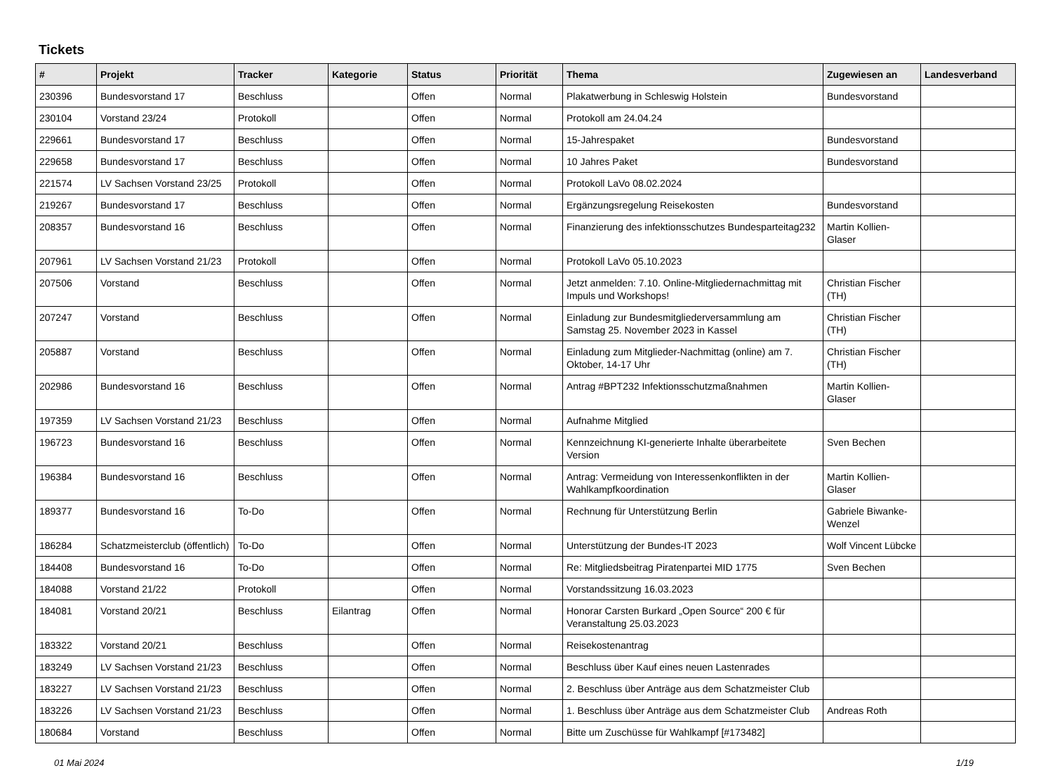Tickets
| # | Projekt | Tracker | Kategorie | Status | Priorität | Thema | Zugewiesen an | Landesverband |
| --- | --- | --- | --- | --- | --- | --- | --- | --- |
| 230396 | Bundesvorstand 17 | Beschluss | | Offen | Normal | Plakatwerbung in Schleswig Holstein | Bundesvorstand | |
| 230104 | Vorstand 23/24 | Protokoll | | Offen | Normal | Protokoll am 24.04.24 | | |
| 229661 | Bundesvorstand 17 | Beschluss | | Offen | Normal | 15-Jahrespaket | Bundesvorstand | |
| 229658 | Bundesvorstand 17 | Beschluss | | Offen | Normal | 10 Jahres Paket | Bundesvorstand | |
| 221574 | LV Sachsen Vorstand 23/25 | Protokoll | | Offen | Normal | Protokoll LaVo 08.02.2024 | | |
| 219267 | Bundesvorstand 17 | Beschluss | | Offen | Normal | Ergänzungsregelung Reisekosten | Bundesvorstand | |
| 208357 | Bundesvorstand 16 | Beschluss | | Offen | Normal | Finanzierung des infektionsschutzes Bundesparteitag232 | Martin Kollien-Glaser | |
| 207961 | LV Sachsen Vorstand 21/23 | Protokoll | | Offen | Normal | Protokoll LaVo 05.10.2023 | | |
| 207506 | Vorstand | Beschluss | | Offen | Normal | Jetzt anmelden: 7.10. Online-Mitgliedernachmittag mit Impuls und Workshops! | Christian Fischer (TH) | |
| 207247 | Vorstand | Beschluss | | Offen | Normal | Einladung zur Bundesmitgliederversammlung am Samstag 25. November 2023 in Kassel | Christian Fischer (TH) | |
| 205887 | Vorstand | Beschluss | | Offen | Normal | Einladung zum Mitglieder-Nachmittag (online) am 7. Oktober, 14-17 Uhr | Christian Fischer (TH) | |
| 202986 | Bundesvorstand 16 | Beschluss | | Offen | Normal | Antrag #BPT232 Infektionsschutzmaßnahmen | Martin Kollien-Glaser | |
| 197359 | LV Sachsen Vorstand 21/23 | Beschluss | | Offen | Normal | Aufnahme Mitglied | | |
| 196723 | Bundesvorstand 16 | Beschluss | | Offen | Normal | Kennzeichnung KI-generierte Inhalte überarbeitete Version | Sven Bechen | |
| 196384 | Bundesvorstand 16 | Beschluss | | Offen | Normal | Antrag: Vermeidung von Interessenkonflikten in der Wahlkampfkoordination | Martin Kollien-Glaser | |
| 189377 | Bundesvorstand 16 | To-Do | | Offen | Normal | Rechnung für Unterstützung Berlin | Gabriele Biwanke-Wenzel | |
| 186284 | Schatzmeisterclub (öffentlich) | To-Do | | Offen | Normal | Unterstützung der Bundes-IT 2023 | Wolf Vincent Lübcke | |
| 184408 | Bundesvorstand 16 | To-Do | | Offen | Normal | Re: Mitgliedsbeitrag Piratenpartei MID 1775 | Sven Bechen | |
| 184088 | Vorstand 21/22 | Protokoll | | Offen | Normal | Vorstandssitzung 16.03.2023 | | |
| 184081 | Vorstand 20/21 | Beschluss | Eilantrag | Offen | Normal | Honorar Carsten Burkard „Open Source“ 200 € für Veranstaltung 25.03.2023 | | |
| 183322 | Vorstand 20/21 | Beschluss | | Offen | Normal | Reisekostenantrag | | |
| 183249 | LV Sachsen Vorstand 21/23 | Beschluss | | Offen | Normal | Beschluss über Kauf eines neuen Lastenrades | | |
| 183227 | LV Sachsen Vorstand 21/23 | Beschluss | | Offen | Normal | 2. Beschluss über Anträge aus dem Schatzmeister Club | | |
| 183226 | LV Sachsen Vorstand 21/23 | Beschluss | | Offen | Normal | 1. Beschluss über Anträge aus dem Schatzmeister Club | Andreas Roth | |
| 180684 | Vorstand | Beschluss | | Offen | Normal | Bitte um Zuschüsse für Wahlkampf [#173482] | | |
01 Mai 2024 1/19